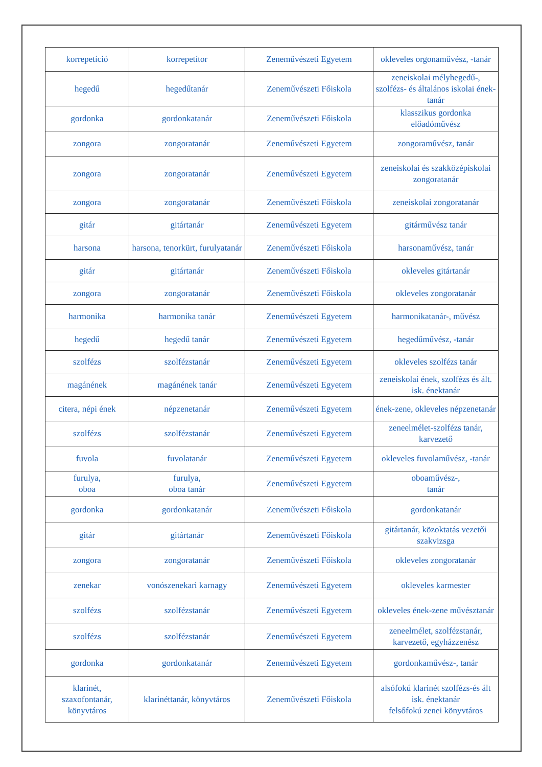| korrepetíció | korrepetítor | Zeneművészeti Egyetem | okleveles orgonaművész, -tanár |
| hegedű | hegedűtanár | Zeneművészeti Főiskola | zeneiskolai mélyhegedű-, szolfézs- és általános iskolai ének-tanár |
| gordonka | gordonkatanár | Zeneművészeti Főiskola | klasszikus gordonka előadóművész |
| zongora | zongoratanár | Zeneművészeti Egyetem | zongoraművész, tanár |
| zongora | zongoratanár | Zeneművészeti Egyetem | zeneiskolai és szakközépiskolai zongoratanár |
| zongora | zongoratanár | Zeneművészeti Főiskola | zeneiskolai zongoratanár |
| gitár | gitártanár | Zeneművészeti Egyetem | gitárművész tanár |
| harsona | harsona, tenorkürt, furulyatanár | Zeneművészeti Főiskola | harsonaművész, tanár |
| gitár | gitártanár | Zeneművészeti Főiskola | okleveles gitártanár |
| zongora | zongoratanár | Zeneművészeti Főiskola | okleveles zongoratanár |
| harmonika | harmonika tanár | Zeneművészeti Egyetem | harmonikatanár-, művész |
| hegedű | hegedű tanár | Zeneművészeti Egyetem | hegedűművész, -tanár |
| szolfézs | szolfézstanár | Zeneművészeti Egyetem | okleveles szolfézs tanár |
| magánének | magánének tanár | Zeneművészeti Egyetem | zeneiskolai ének, szolfézs és ált. isk. énektanár |
| citera, népi ének | népzenetanár | Zeneművészeti Egyetem | ének-zene, okleveles népzenetanár |
| szolfézs | szolfézstanár | Zeneművészeti Egyetem | zeneelmélet-szolfézs tanár, karvezető |
| fuvola | fuvolatanár | Zeneművészeti Egyetem | okleveles fuvolaművész, -tanár |
| furulya, oboa | furulya, oboa tanár | Zeneművészeti Egyetem | oboaművész-, tanár |
| gordonka | gordonkatanár | Zeneművészeti Főiskola | gordonkatanár |
| gitár | gitártanár | Zeneművészeti Főiskola | gitártanár, közoktatás vezetői szakvizsga |
| zongora | zongoratanár | Zeneművészeti Főiskola | okleveles zongoratanár |
| zenekar | vonószenekari karnagy | Zeneművészeti Egyetem | okleveles karmester |
| szolfézs | szolfézstanár | Zeneművészeti Egyetem | okleveles ének-zene művésztanár |
| szolfézs | szolfézstanár | Zeneművészeti Egyetem | zeneelmélet, szolfézstanár, karvezető, egyházzenész |
| gordonka | gordonkatanár | Zeneművészeti Egyetem | gordonkaművész-, tanár |
| klarinét, szaxofontanár, könyvtáros | klarinéttanár, könyvtáros | Zeneművészeti Főiskola | alsófokú klarinét szolfézs-és ált isk. énektanár felsőfokú zenei könyvtáros |